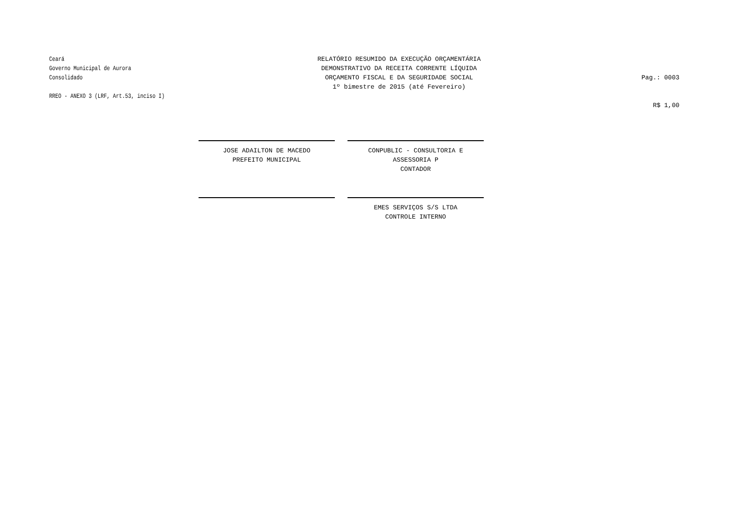Ceará
Governo Municipal de Aurora
Consolidado
RREO - ANEXO 3 (LRF, Art.53, inciso I)
RELATÓRIO RESUMIDO DA EXECUÇÃO ORÇAMENTÁRIA
DEMONSTRATIVO DA RECEITA CORRENTE LÍQUIDA
ORÇAMENTO FISCAL E DA SEGURIDADE SOCIAL
1º bimestre de 2015 (até Fevereiro)
Pag.: 0003
R$ 1,00
JOSE ADAILTON DE MACEDO
PREFEITO MUNICIPAL
CONPUBLIC - CONSULTORIA E ASSESSORIA P
CONTADOR
EMES SERVIÇOS S/S LTDA
CONTROLE INTERNO